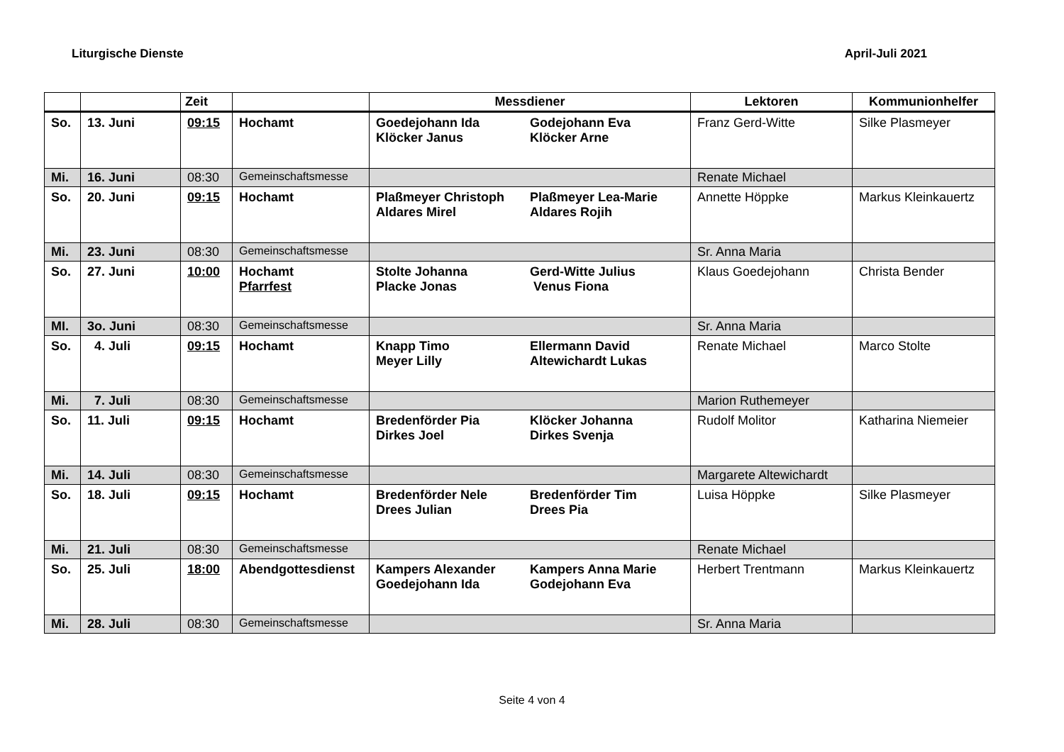Liturgische Dienste April-Juli 2021
| | | Zeit | | Messdiener | Lektoren | Kommunionhelfer |
| --- | --- | --- | --- | --- | --- | --- |
| So. | 13. Juni | 09:15 | Hochamt | Goedejohann Ida Klöcker Janus Godejohann Eva Klöcker Arne | Franz Gerd-Witte | Silke Plasmeyer |
| Mi. | 16. Juni | 08:30 | Gemeinschaftsmesse | | Renate Michael | |
| So. | 20. Juni | 09:15 | Hochamt | Plaßmeyer Christoph Aldares Mirel Plaßmeyer Lea-Marie Aldares Rojih | Annette Höppke | Markus Kleinkauertz |
| Mi. | 23. Juni | 08:30 | Gemeinschaftsmesse | | Sr. Anna Maria | |
| So. | 27. Juni | 10:00 | Hochamt Pfarrfest | Stolte Johanna Placke Jonas Gerd-Witte Julius Venus Fiona | Klaus Goedejohann | Christa Bender |
| MI. | 3o. Juni | 08:30 | Gemeinschaftsmesse | | Sr. Anna Maria | |
| So. | 4. Juli | 09:15 | Hochamt | Knapp Timo Meyer Lilly Ellermann David Altewichardt Lukas | Renate Michael | Marco Stolte |
| Mi. | 7. Juli | 08:30 | Gemeinschaftsmesse | | Marion Ruthemeyer | |
| So. | 11. Juli | 09:15 | Hochamt | Bredenförder Pia Dirkes Joel Klöcker Johanna Dirkes Svenja | Rudolf Molitor | Katharina Niemeier |
| Mi. | 14. Juli | 08:30 | Gemeinschaftsmesse | | Margarete Altewichardt | |
| So. | 18. Juli | 09:15 | Hochamt | Bredenförder Nele Drees Julian Bredenförder Tim Drees Pia | Luisa Höppke | Silke Plasmeyer |
| Mi. | 21. Juli | 08:30 | Gemeinschaftsmesse | | Renate Michael | |
| So. | 25. Juli | 18:00 | Abendgottesdienst | Kampers Alexander Goedejohann Ida Kampers Anna Marie Godejohann Eva | Herbert Trentmann | Markus Kleinkauertz |
| Mi. | 28. Juli | 08:30 | Gemeinschaftsmesse | | Sr. Anna Maria | |
Seite 4 von 4